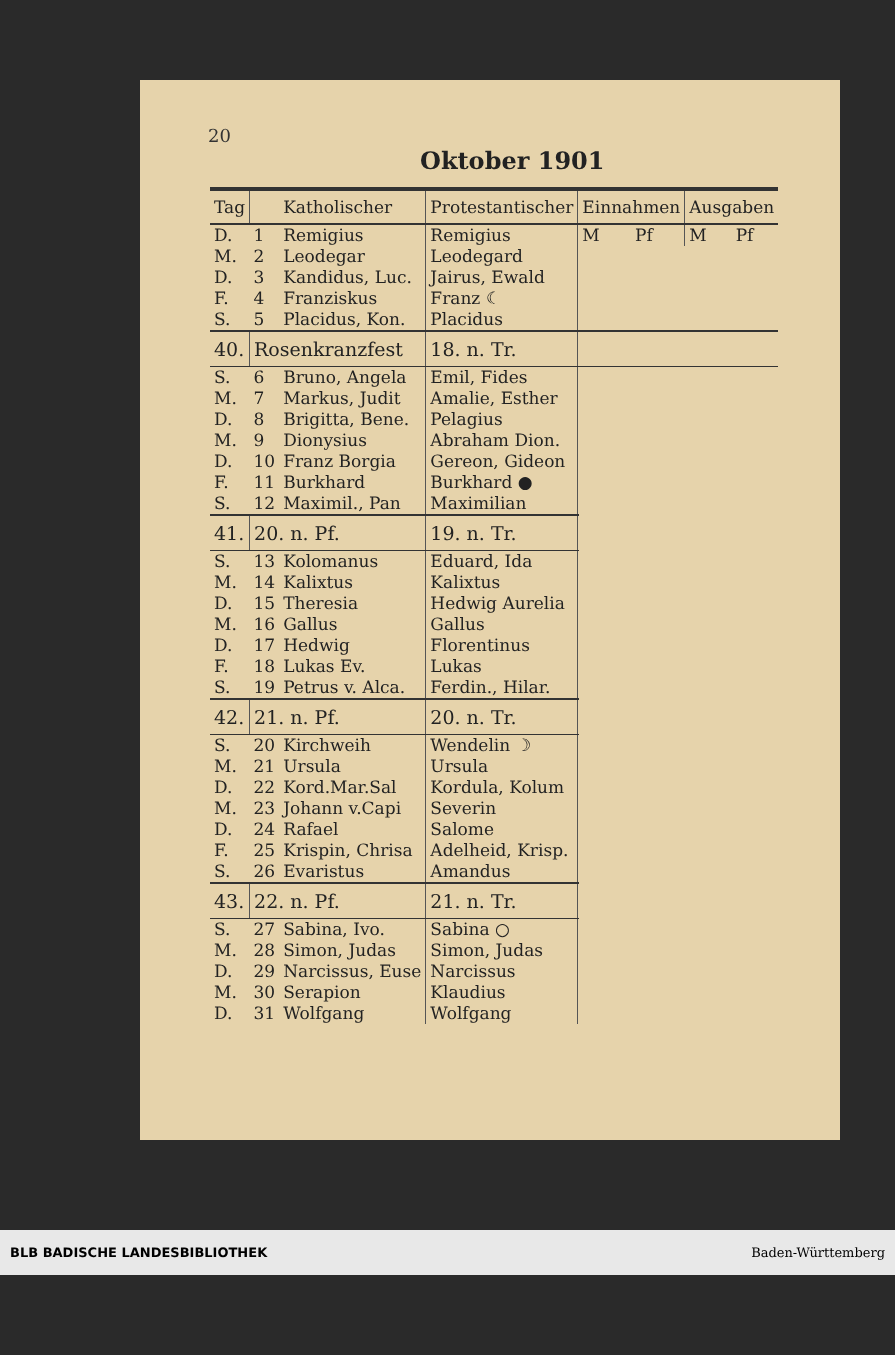20
Oktober 1901
| Tag | Katholischer | | Protestantischer | Einnahmen | | Ausgaben | |
| --- | --- | --- | --- | --- | --- | --- | --- |
| D. | 1 | Remigius | Remigius | M | Pf | M | Pf |
| M. | 2 | Leodegar | Leodegard | | | | |
| D. | 3 | Kandidus, Luc. | Jairus, Ewald | | | | |
| F. | 4 | Franziskus | Franz ☾ | | | | |
| S. | 5 | Placidus, Kon. | Placidus | | | | |
| 40. | Rosenkranzfest | | 18. n. Tr. | | | | |
| S. | 6 | Bruno, Angela | Emil, Fides | | | | |
| M. | 7 | Markus, Judit | Amalie, Esther | | | | |
| D. | 8 | Brigitta, Bene. | Pelagius | | | | |
| M. | 9 | Dionysius | Abraham Dion. | | | | |
| D. | 10 | Franz Borgia | Gereon, Gideon | | | | |
| F. | 11 | Burkhard | Burkhard ● | | | | |
| S. | 12 | Maximil., Pan | Maximilian | | | | |
| 41. | 20. n. Pf. | | 19. n. Tr. | | | | |
| S. | 13 | Kolomanus | Eduard, Ida | | | | |
| M. | 14 | Kalixtus | Kalixtus | | | | |
| D. | 15 | Theresia | Hedwig Aurelia | | | | |
| M. | 16 | Gallus | Gallus | | | | |
| D. | 17 | Hedwig | Florentinus | | | | |
| F. | 18 | Lukas Ev. | Lukas | | | | |
| S. | 19 | Petrus v. Alca. | Ferdin., Hilar. | | | | |
| 42. | 21. n. Pf. | | 20. n. Tr. | | | | |
| S. | 20 | Kirchweih | Wendelin ☽ | | | | |
| M. | 21 | Ursula | Ursula | | | | |
| D. | 22 | Kord.Mar.Sal | Kordula, Kolum | | | | |
| M. | 23 | Johann v.Capi | Severin | | | | |
| D. | 24 | Rafael | Salome | | | | |
| F. | 25 | Krispin, Chrisa | Adelheid, Krisp. | | | | |
| S. | 26 | Evaristus | Amandus | | | | |
| 43. | 22. n. Pf. | | 21. n. Tr. | | | | |
| S. | 27 | Sabina, Ivo. | Sabina ○ | | | | |
| M. | 28 | Simon, Judas | Simon, Judas | | | | |
| D. | 29 | Narcissus, Euse | Narcissus | | | | |
| M. | 30 | Serapion | Klaudius | | | | |
| D. | 31 | Wolfgang | Wolfgang | | | | |
BLB BADISCHE LANDESBIBLIOTHEK Baden-Württemberg